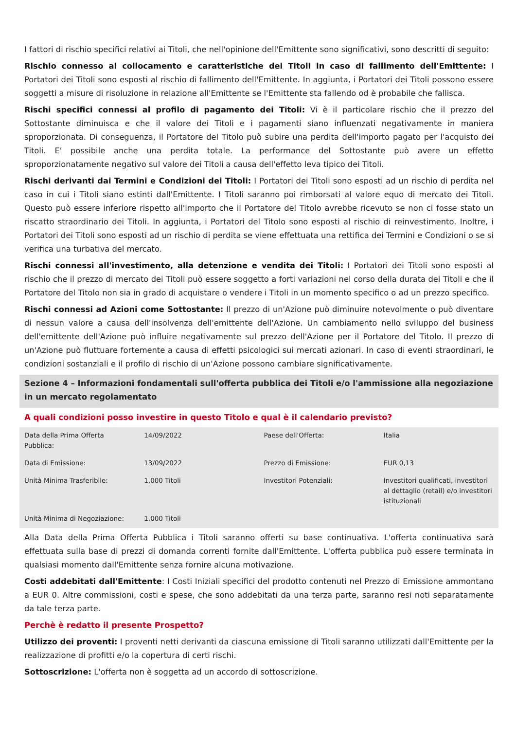I fattori di rischio specifici relativi ai Titoli, che nell'opinione dell'Emittente sono significativi, sono descritti di seguito:
Rischio connesso al collocamento e caratteristiche dei Titoli in caso di fallimento dell'Emittente: I Portatori dei Titoli sono esposti al rischio di fallimento dell'Emittente. In aggiunta, i Portatori dei Titoli possono essere soggetti a misure di risoluzione in relazione all'Emittente se l'Emittente sta fallendo od è probabile che fallisca.
Rischi specifici connessi al profilo di pagamento dei Titoli: Vi è il particolare rischio che il prezzo del Sottostante diminuisca e che il valore dei Titoli e i pagamenti siano influenzati negativamente in maniera sproporzionata. Di conseguenza, il Portatore del Titolo può subire una perdita dell'importo pagato per l'acquisto dei Titoli. E' possibile anche una perdita totale. La performance del Sottostante può avere un effetto sproporzionatamente negativo sul valore dei Titoli a causa dell'effetto leva tipico dei Titoli.
Rischi derivanti dai Termini e Condizioni dei Titoli: I Portatori dei Titoli sono esposti ad un rischio di perdita nel caso in cui i Titoli siano estinti dall'Emittente. I Titoli saranno poi rimborsati al valore equo di mercato dei Titoli. Questo può essere inferiore rispetto all'importo che il Portatore del Titolo avrebbe ricevuto se non ci fosse stato un riscatto straordinario dei Titoli. In aggiunta, i Portatori del Titolo sono esposti al rischio di reinvestimento. Inoltre, i Portatori dei Titoli sono esposti ad un rischio di perdita se viene effettuata una rettifica dei Termini e Condizioni o se si verifica una turbativa del mercato.
Rischi connessi all'investimento, alla detenzione e vendita dei Titoli: I Portatori dei Titoli sono esposti al rischio che il prezzo di mercato dei Titoli può essere soggetto a forti variazioni nel corso della durata dei Titoli e che il Portatore del Titolo non sia in grado di acquistare o vendere i Titoli in un momento specifico o ad un prezzo specifico.
Rischi connessi ad Azioni come Sottostante: Il prezzo di un'Azione può diminuire notevolmente o può diventare di nessun valore a causa dell'insolvenza dell'emittente dell'Azione. Un cambiamento nello sviluppo del business dell'emittente dell'Azione può influire negativamente sul prezzo dell'Azione per il Portatore del Titolo. Il prezzo di un'Azione può fluttuare fortemente a causa di effetti psicologici sui mercati azionari. In caso di eventi straordinari, le condizioni sostanziali e il profilo di rischio di un'Azione possono cambiare significativamente.
Sezione 4 – Informazioni fondamentali sull'offerta pubblica dei Titoli e/o l'ammissione alla negoziazione in un mercato regolamentato
A quali condizioni posso investire in questo Titolo e qual è il calendario previsto?
| Data della Prima Offerta Pubblica: | 14/09/2022 | Paese dell'Offerta: | Italia |
| Data di Emissione: | 13/09/2022 | Prezzo di Emissione: | EUR 0,13 |
| Unità Minima Trasferibile: | 1,000 Titoli | Investitori Potenziali: | Investitori qualificati, investitori al dettaglio (retail) e/o investitori istituzionali |
| Unità Minima di Negoziazione: | 1,000 Titoli | | |
Alla Data della Prima Offerta Pubblica i Titoli saranno offerti su base continuativa. L'offerta continuativa sarà effettuata sulla base di prezzi di domanda correnti fornite dall'Emittente. L'offerta pubblica può essere terminata in qualsiasi momento dall'Emittente senza fornire alcuna motivazione.
Costi addebitati dall'Emittente: I Costi Iniziali specifici del prodotto contenuti nel Prezzo di Emissione ammontano a EUR 0. Altre commissioni, costi e spese, che sono addebitati da una terza parte, saranno resi noti separatamente da tale terza parte.
Perchè è redatto il presente Prospetto?
Utilizzo dei proventi: I proventi netti derivanti da ciascuna emissione di Titoli saranno utilizzati dall'Emittente per la realizzazione di profitti e/o la copertura di certi rischi.
Sottoscrizione: L'offerta non è soggetta ad un accordo di sottoscrizione.